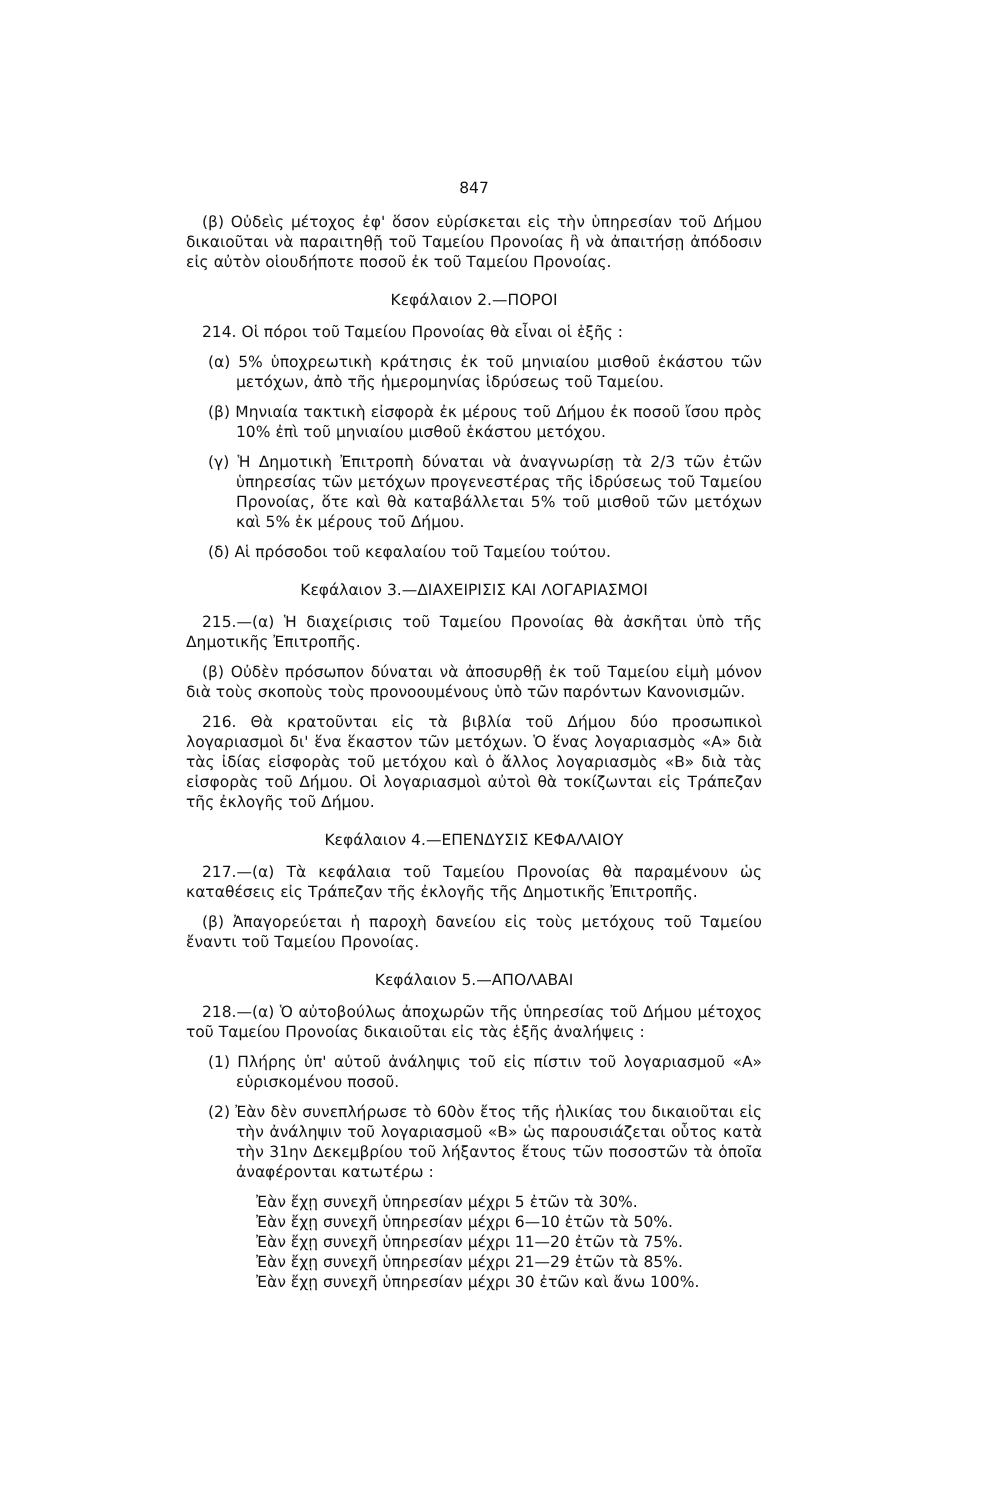847
(β) Οὐδεὶς μέτοχος ἐφ' ὅσον εὑρίσκεται εἰς τὴν ὑπηρεσίαν τοῦ Δήμου δικαιοῦται νὰ παραιτηθῇ τοῦ Ταμείου Προνοίας ἢ νὰ ἀπαιτήσῃ ἀπόδοσιν εἰς αὐτὸν οἱουδήποτε ποσοῦ ἐκ τοῦ Ταμείου Προνοίας.
Κεφάλαιον 2.—ΠΟΡΟΙ
214. Οἱ πόροι τοῦ Ταμείου Προνοίας θὰ εἶναι οἱ ἑξῆς :
(α) 5% ὑποχρεωτικὴ κράτησις ἐκ τοῦ μηνιαίου μισθοῦ ἑκάστου τῶν μετόχων, ἀπὸ τῆς ἡμερομηνίας ἱδρύσεως τοῦ Ταμείου.
(β) Μηνιαία τακτικὴ εἰσφορὰ ἐκ μέρους τοῦ Δήμου ἐκ ποσοῦ ἴσου πρὸς 10% ἐπὶ τοῦ μηνιαίου μισθοῦ ἑκάστου μετόχου.
(γ) Ἡ Δημοτικὴ Ἐπιτροπὴ δύναται νὰ ἀναγνωρίσῃ τὰ 2/3 τῶν ἐτῶν ὑπηρεσίας τῶν μετόχων προγενεστέρας τῆς ἱδρύσεως τοῦ Ταμείου Προνοίας, ὅτε καὶ θὰ καταβάλλεται 5% τοῦ μισθοῦ τῶν μετόχων καὶ 5% ἐκ μέρους τοῦ Δήμου.
(δ) Αἱ πρόσοδοι τοῦ κεφαλαίου τοῦ Ταμείου τούτου.
Κεφάλαιον 3.—ΔΙΑΧΕΙΡΙΣΙΣ ΚΑΙ ΛΟΓΑΡΙΑΣΜΟΙ
215.—(α) Ἡ διαχείρισις τοῦ Ταμείου Προνοίας θὰ ἀσκῆται ὑπὸ τῆς Δημοτικῆς Ἐπιτροπῆς.
(β) Οὐδὲν πρόσωπον δύναται νὰ ἀποσυρθῇ ἐκ τοῦ Ταμείου εἰμὴ μόνον διὰ τοὺς σκοποὺς τοὺς προνοουμένους ὑπὸ τῶν παρόντων Κανονισμῶν.
216. Θὰ κρατοῦνται εἰς τὰ βιβλία τοῦ Δήμου δύο προσωπικοὶ λογαριασμοὶ δι' ἕνα ἕκαστον τῶν μετόχων. Ὁ ἕνας λογαριασμὸς «Α» διὰ τὰς ἰδίας εἰσφορὰς τοῦ μετόχου καὶ ὁ ἄλλος λογαριασμὸς «Β» διὰ τὰς εἰσφορὰς τοῦ Δήμου. Οἱ λογαριασμοὶ αὐτοὶ θὰ τοκίζωνται εἰς Τράπεζαν τῆς ἐκλογῆς τοῦ Δήμου.
Κεφάλαιον 4.—ΕΠΕΝΔΥΣΙΣ ΚΕΦΑΛΑΙΟΥ
217.—(α) Τὰ κεφάλαια τοῦ Ταμείου Προνοίας θὰ παραμένουν ὡς καταθέσεις εἰς Τράπεζαν τῆς ἐκλογῆς τῆς Δημοτικῆς Ἐπιτροπῆς.
(β) Ἀπαγορεύεται ἡ παροχὴ δανείου εἰς τοὺς μετόχους τοῦ Ταμείου ἔναντι τοῦ Ταμείου Προνοίας.
Κεφάλαιον 5.—ΑΠΟΛΑΒΑΙ
218.—(α) Ὁ αὐτοβούλως ἀποχωρῶν τῆς ὑπηρεσίας τοῦ Δήμου μέτοχος τοῦ Ταμείου Προνοίας δικαιοῦται εἰς τὰς ἑξῆς ἀναλήψεις :
(1) Πλήρης ὑπ' αὐτοῦ ἀνάληψις τοῦ εἰς πίστιν τοῦ λογαριασμοῦ «Α» εὑρισκομένου ποσοῦ.
(2) Ἐὰν δὲν συνεπλήρωσε τὸ 60ὸν ἔτος τῆς ἡλικίας του δικαιοῦται εἰς τὴν ἀνάληψιν τοῦ λογαριασμοῦ «Β» ὡς παρουσιάζεται οὗτος κατὰ τὴν 31ην Δεκεμβρίου τοῦ λήξαντος ἔτους τῶν ποσοστῶν τὰ ὁποῖα ἀναφέρονται κατωτέρω :
Ἐὰν ἔχῃ συνεχῆ ὑπηρεσίαν μέχρι 5 ἐτῶν τὰ 30%.
Ἐὰν ἔχῃ συνεχῆ ὑπηρεσίαν μέχρι 6—10 ἐτῶν τὰ 50%.
Ἐὰν ἔχῃ συνεχῆ ὑπηρεσίαν μέχρι 11—20 ἐτῶν τὰ 75%.
Ἐὰν ἔχῃ συνεχῆ ὑπηρεσίαν μέχρι 21—29 ἐτῶν τὰ 85%.
Ἐὰν ἔχῃ συνεχῆ ὑπηρεσίαν μέχρι 30 ἐτῶν καὶ ἄνω 100%.